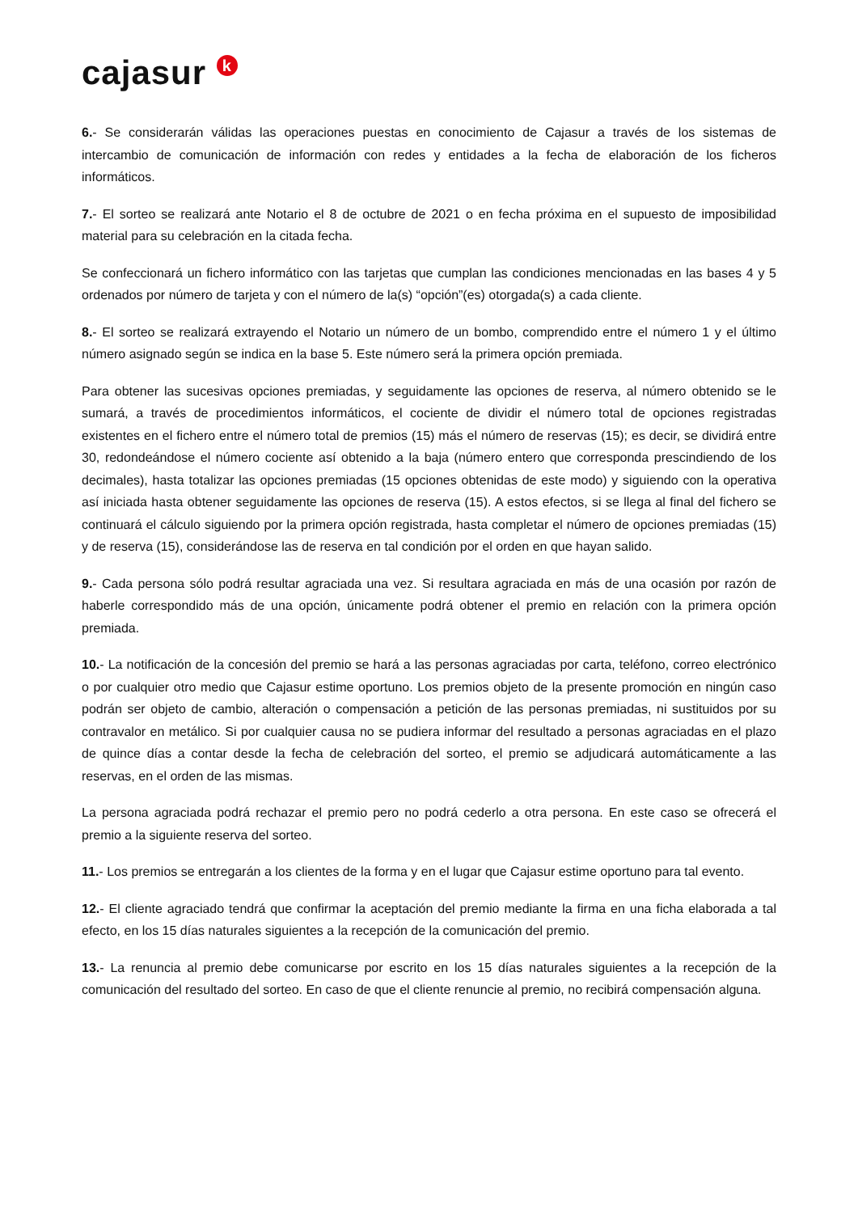cajasur k
6.- Se considerarán válidas las operaciones puestas en conocimiento de Cajasur a través de los sistemas de intercambio de comunicación de información con redes y entidades a la fecha de elaboración de los ficheros informáticos.
7.- El sorteo se realizará ante Notario el 8 de octubre de 2021 o en fecha próxima en el supuesto de imposibilidad material para su celebración en la citada fecha.
Se confeccionará un fichero informático con las tarjetas que cumplan las condiciones mencionadas en las bases 4 y 5 ordenados por número de tarjeta y con el número de la(s) “opción”(es) otorgada(s) a cada cliente.
8.- El sorteo se realizará extrayendo el Notario un número de un bombo, comprendido entre el número 1 y el último número asignado según se indica en la base 5. Este número será la primera opción premiada.
Para obtener las sucesivas opciones premiadas, y seguidamente las opciones de reserva, al número obtenido se le sumará, a través de procedimientos informáticos, el cociente de dividir el número total de opciones registradas existentes en el fichero entre el número total de premios (15) más el número de reservas (15); es decir, se dividirá entre 30, redondeándose el número cociente así obtenido a la baja (número entero que corresponda prescindiendo de los decimales), hasta totalizar las opciones premiadas (15 opciones obtenidas de este modo) y siguiendo con la operativa así iniciada hasta obtener seguidamente las opciones de reserva (15). A estos efectos, si se llega al final del fichero se continuará el cálculo siguiendo por la primera opción registrada, hasta completar el número de opciones premiadas (15) y de reserva (15), considerándose las de reserva en tal condición por el orden en que hayan salido.
9.- Cada persona sólo podrá resultar agraciada una vez. Si resultara agraciada en más de una ocasión por razón de haberle correspondido más de una opción, únicamente podrá obtener el premio en relación con la primera opción premiada.
10.- La notificación de la concesión del premio se hará a las personas agraciadas por carta, teléfono, correo electrónico o por cualquier otro medio que Cajasur estime oportuno. Los premios objeto de la presente promoción en ningún caso podrán ser objeto de cambio, alteración o compensación a petición de las personas premiadas, ni sustituidos por su contravalor en metálico. Si por cualquier causa no se pudiera informar del resultado a personas agraciadas en el plazo de quince días a contar desde la fecha de celebración del sorteo, el premio se adjudicará automáticamente a las reservas, en el orden de las mismas.
La persona agraciada podrá rechazar el premio pero no podrá cederlo a otra persona. En este caso se ofrecerá el premio a la siguiente reserva del sorteo.
11.- Los premios se entregarán a los clientes de la forma y en el lugar que Cajasur estime oportuno para tal evento.
12.- El cliente agraciado tendrá que confirmar la aceptación del premio mediante la firma en una ficha elaborada a tal efecto, en los 15 días naturales siguientes a la recepción de la comunicación del premio.
13.- La renuncia al premio debe comunicarse por escrito en los 15 días naturales siguientes a la recepción de la comunicación del resultado del sorteo. En caso de que el cliente renuncie al premio, no recibirá compensación alguna.